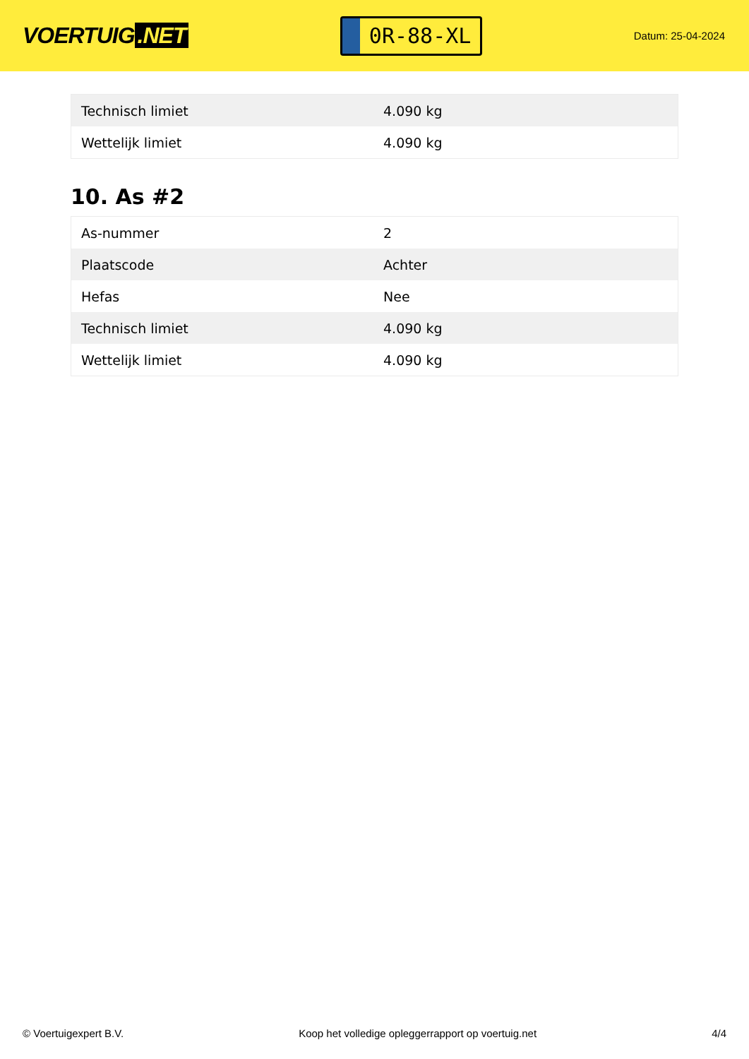VOERTUIG.NET
0R-88-XL
Datum: 25-04-2024
| Technisch limiet | 4.090 kg |
| Wettelijk limiet | 4.090 kg |
10. As #2
| As-nummer | 2 |
| Plaatscode | Achter |
| Hefas | Nee |
| Technisch limiet | 4.090 kg |
| Wettelijk limiet | 4.090 kg |
© Voertuigexpert B.V. Koop het volledige opleggerrapport op voertuig.net 4/4